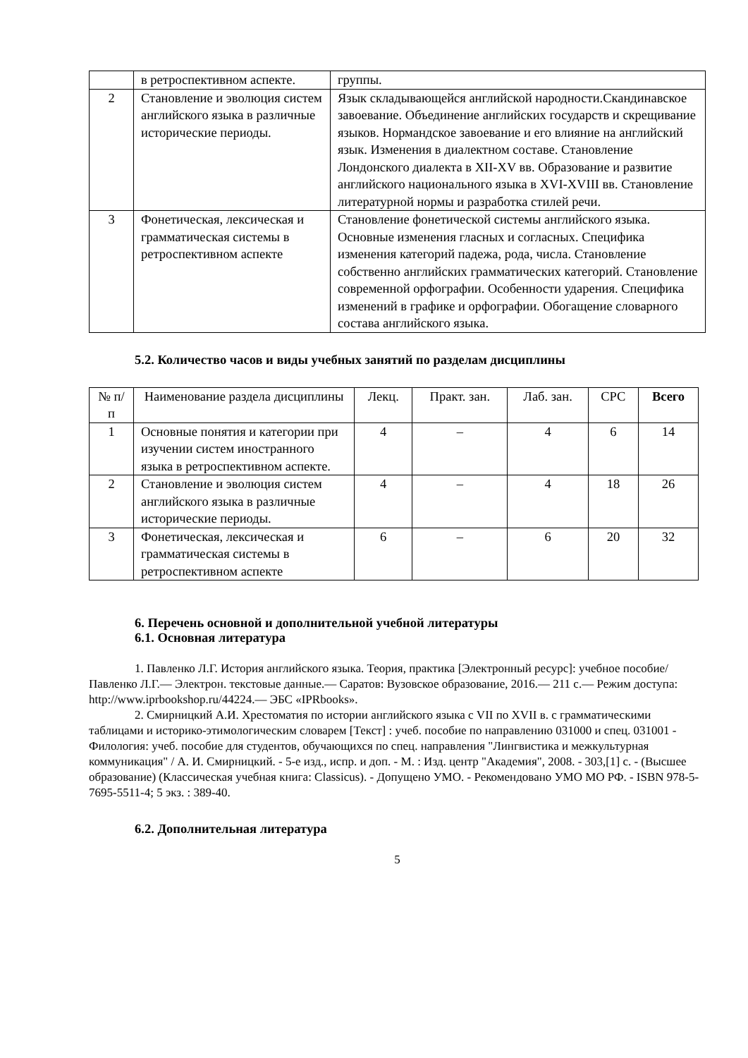| | в ретроспективном аспекте. | группы. |
| 2 | Становление и эволюция систем английского языка в различные исторические периоды. | Язык складывающейся английской народности.Скандинавское завоевание. Объединение английских государств и скрещивание языков. Нормандское завоевание и его влияние на английский язык. Изменения в диалектном составе. Становление Лондонского диалекта в XII-XV вв. Образование и развитие английского национального языка в XVI-XVIII вв. Становление литературной нормы и разработка стилей речи. |
| 3 | Фонетическая, лексическая и грамматическая системы в ретроспективном аспекте | Становление фонетической системы английского языка. Основные изменения гласных и согласных. Специфика изменения категорий падежа, рода, числа. Становление собственно английских грамматических категорий. Становление современной орфографии. Особенности ударения. Специфика изменений в графике и орфографии. Обогащение словарного состава английского языка. |
5.2. Количество часов и виды учебных занятий по разделам дисциплины
| № п/п | Наименование раздела дисциплины | Лекц. | Практ. зан. | Лаб. зан. | СРС | Всего |
| --- | --- | --- | --- | --- | --- | --- |
| 1 | Основные понятия и категории при изучении систем иностранного языка в ретроспективном аспекте. | 4 | – | 4 | 6 | 14 |
| 2 | Становление и эволюция систем английского языка в различные исторические периоды. | 4 | – | 4 | 18 | 26 |
| 3 | Фонетическая, лексическая и грамматическая системы в ретроспективном аспекте | 6 | – | 6 | 20 | 32 |
6. Перечень основной и дополнительной учебной литературы
6.1. Основная литература
1. Павленко Л.Г. История английского языка. Теория, практика [Электронный ресурс]: учебное пособие/ Павленко Л.Г.— Электрон. текстовые данные.— Саратов: Вузовское образование, 2016.— 211 c.— Режим доступа: http://www.iprbookshop.ru/44224.— ЭБС «IPRbooks».
2. Смирницкий А.И. Хрестоматия по истории английского языка с VII по XVII в. с грамматическими таблицами и историко-этимологическим словарем [Текст] : учеб. пособие по направлению 031000 и спец. 031001 - Филология: учеб. пособие для студентов, обучающихся по спец. направления "Лингвистика и межкультурная коммуникация" / А. И. Смирницкий. - 5-е изд., испр. и доп. - М. : Изд. центр "Академия", 2008. - 303,[1] с. - (Высшее образование) (Классическая учебная книга: Classicus). - Допущено УМО. - Рекомендовано УМО МО РФ. - ISBN 978-5-7695-5511-4; 5 экз. : 389-40.
6.2. Дополнительная литература
5